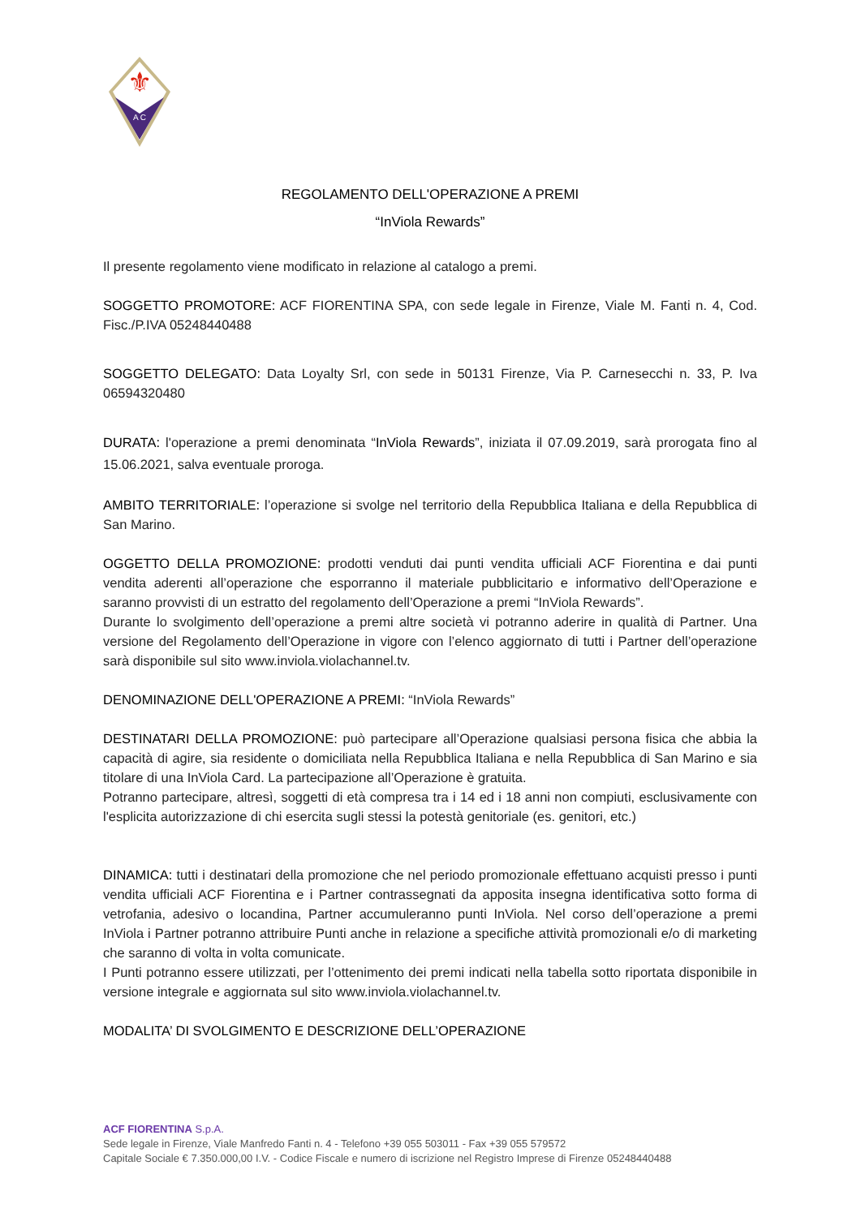⚜
A C
REGOLAMENTO DELL'OPERAZIONE A PREMI
“InViola Rewards”
Il presente regolamento viene modificato in relazione al catalogo a premi.
SOGGETTO PROMOTORE: ACF FIORENTINA SPA, con sede legale in Firenze, Viale M. Fanti n. 4, Cod. Fisc./P.IVA 05248440488
SOGGETTO DELEGATO: Data Loyalty Srl, con sede in 50131 Firenze, Via P. Carnesecchi n. 33, P. Iva 06594320480
DURATA: l'operazione a premi denominata “InViola Rewards”, iniziata il 07.09.2019, sarà prorogata fino al 15.06.2021, salva eventuale proroga.
AMBITO TERRITORIALE: l’operazione si svolge nel territorio della Repubblica Italiana e della Repubblica di San Marino.
OGGETTO DELLA PROMOZIONE: prodotti venduti dai punti vendita ufficiali ACF Fiorentina e dai punti vendita aderenti all’operazione che esporranno il materiale pubblicitario e informativo dell’Operazione e saranno provvisti di un estratto del regolamento dell’Operazione a premi “InViola Rewards”.
Durante lo svolgimento dell’operazione a premi altre società vi potranno aderire in qualità di Partner. Una versione del Regolamento dell’Operazione in vigore con l’elenco aggiornato di tutti i Partner dell’operazione sarà disponibile sul sito www.inviola.violachannel.tv.
DENOMINAZIONE DELL'OPERAZIONE A PREMI: “InViola Rewards”
DESTINATARI DELLA PROMOZIONE: può partecipare all’Operazione qualsiasi persona fisica che abbia la capacità di agire, sia residente o domiciliata nella Repubblica Italiana e nella Repubblica di San Marino e sia titolare di una InViola Card. La partecipazione all’Operazione è gratuita.
Potranno partecipare, altresì, soggetti di età compresa tra i 14 ed i 18 anni non compiuti, esclusivamente con l'esplicita autorizzazione di chi esercita sugli stessi la potestà genitoriale (es. genitori, etc.)
DINAMICA: tutti i destinatari della promozione che nel periodo promozionale effettuano acquisti presso i punti vendita ufficiali ACF Fiorentina e i Partner contrassegnati da apposita insegna identificativa sotto forma di vetrofania, adesivo o locandina, Partner accumuleranno punti InViola. Nel corso dell’operazione a premi InViola i Partner potranno attribuire Punti anche in relazione a specifiche attività promozionali e/o di marketing che saranno di volta in volta comunicate.
I Punti potranno essere utilizzati, per l’ottenimento dei premi indicati nella tabella sotto riportata disponibile in versione integrale e aggiornata sul sito www.inviola.violachannel.tv.
MODALITA’ DI SVOLGIMENTO E DESCRIZIONE DELL’OPERAZIONE
ACF FIORENTINA S.p.A.
Sede legale in Firenze, Viale Manfredo Fanti n. 4 - Telefono +39 055 503011 - Fax +39 055 579572
Capitale Sociale € 7.350.000,00 I.V. - Codice Fiscale e numero di iscrizione nel Registro Imprese di Firenze 05248440488